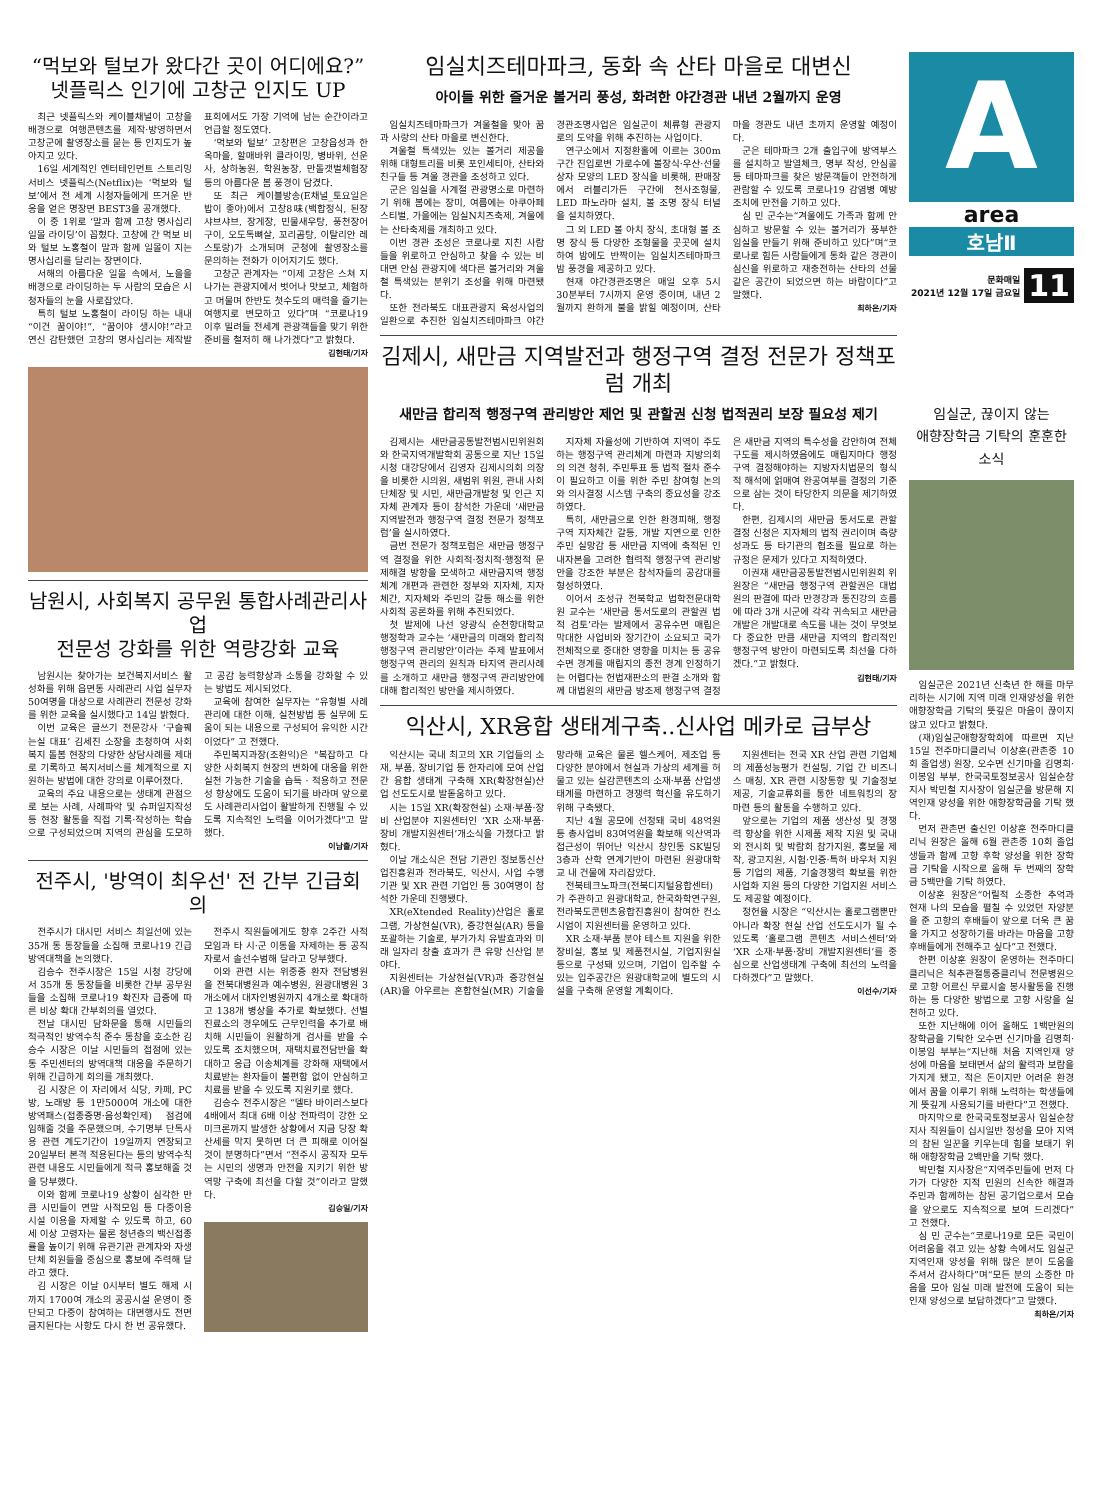“먹보와 털보가 왔다간 곳이 어디에요?”
넷플릭스 인기에 고창군 인지도 UP
최근 넷플릭스와 케이블채널이 고창을 배경으로 여행콘텐츠를 제작·방영하면서 고창군에 촬영장소를 묻는 등 인지도가 높아지고 있다.
16일 세계적인 엔터테인먼트 스트리밍 서비스 넷플릭스(Netflix)는 ‘먹보와 털보’에서 전 세계 시청자들에게 뜨거운 반응을 얻은 명장면 BEST3을 공개했다.
이 중 1위로 ‘말과 함께 고창 명사십리 일몰 라이딩’이 꼽혔다. 고창에 간 먹보 비와 털보 노홍철이 말과 함께 일몰이 지는 명사십리를 달리는 장면이다.
서해의 아름다운 일몰 속에서, 노을을 배경으로 라이딩하는 두 사람의 모습은 시청자들의 눈을 사로잡았다.
특히 털보 노홍철이 라이딩 하는 내내 “이건 꿈이야!”, “꿈이야 생시야!”라고 연신 감탄했던 고창의 명사십리는 제작발표회에서도 가장 기억에 남는 순간이라고 언급할 정도였다.
‘먹보와 털보’ 고창편은 고창읍성과 한옥마을, 할매바위 클라이밍, 병바위, 선운사, 상하농원, 학원농장, 만돌갯벌체험장 등의 아름다운 봄 풍경이 담겼다.
또 최근 케이블방송(E채널_토요일은 밥이 좋아)에서 고창8味(백합정식, 된장 샤브샤브, 장게장, 민물새우탕, 풍천장어구이, 오도독뼈살, 꼬리곰탕, 이탈리안 레스토랑)가 소개되며 군청에 촬영장소를 문의하는 전화가 이어지기도 했다.
고창군 관계자는 “이제 고창은 스쳐 지나가는 관광지에서 벗어나 맛보고, 체험하고 머물며 한반도 첫수도의 매력을 즐기는 여행지로 변모하고 있다”며 “코로나19 이후 밀려들 전세계 관광객들을 맞기 위한 준비를 철저히 해 나가겠다”고 밝혔다.
김현태/기자
남원시, 사회복지 공무원 통합사례관리사업
전문성 강화를 위한 역량강화 교육
남원시는 찾아가는 보건복지서비스 활성화를 위해 읍면동 사례관리 사업 실무자 50여명을 대상으로 사례관리 전문성 강화를 위한 교육을 실시했다고 14일 밝혔다.
이번 교육은 글쓰기 전문강사 ‘구슬꿰는실 대표’ 김세진 소장을 초청하여 사회복지 돌봄 현장의 다양한 상담사례를 제대로 기록하고 복지서비스를 체계적으로 지원하는 방법에 대한 강의로 이루어졌다.
교육의 주요 내용으로는 생태계 관점으로 보는 사례, 사례파악 및 슈퍼일지작성 등 현장 활동을 직접 기록·작성하는 학습으로 구성되었으며 지역의 관심을 도모하고 공감 능력향상과 소통을 강화할 수 있는 방법도 제시되었다.
교육에 참여한 실무자는 “유형별 사례관리에 대한 이해, 실천방법 등 실무에 도움이 되는 내용으로 구성되어 유익한 시간이었다” 고 전했다.
주민복지과장(조환익)은 "복잡하고 다양한 사회복지 현장의 변화에 대응을 위한 실천 가능한 기술을 습득 · 적용하고 전문성 향상에도 도움이 되기를 바라며 앞으로도 사례관리사업이 활발하게 진행될 수 있도록 지속적인 노력을 이어가겠다"고 말했다.
이남출/기자
전주시, '방역이 최우선' 전 간부 긴급회의
전주시가 대시민 서비스 최일선에 있는 35개 동 동장들을 소집해 코로나19 긴급 방역대책을 논의했다.
김승수 전주시장은 15일 시청 강당에서 35개 동 동장들을 비롯한 간부 공무원들을 소집해 코로나19 확진자 급증에 따른 비상 확대 간부회의를 열었다.
전날 대시민 담화문을 통해 시민들의 적극적인 방역수칙 준수 동참을 호소한 김승수 시장은 이날 시민들의 접점에 있는 동 주민센터의 방역대책 대응을 주문하기 위해 긴급하게 회의를 개최했다.
김 시장은 이 자리에서 식당, 카페, PC방, 노래방 등 1만5000여 개소에 대한 방역패스(접종증명·음성확인제) 점검에 임해줄 것을 주문했으며, 수기명부 단독사용 관련 계도기간이 19일까지 연장되고 20일부터 본격 적용된다는 등의 방역수칙 관련 내용도 시민들에게 적극 홍보해줄 것을 당부했다.
이와 함께 코로나19 상황이 심각한 만큼 시민들이 연말 사적모임 등 다중이용 시설 이용을 자제할 수 있도록 하고, 60세 이상 고령자는 물론 청년층의 백신접종률을 높이기 위해 유관기관 관계자와 자생단체 회원들을 중심으로 홍보에 주력해 달라고 했다.
김 시장은 이날 0시부터 별도 해제 시까지 1700여 개소의 공공시설 운영이 중단되고 다중이 참여하는 대면행사도 전면 금지된다는 사항도 다시 한 번 공유했다.
전주시 직원들에게도 향후 2주간 사적모임과 타 시·군 이동을 자제하는 등 공직자로서 솔선수범해 달라고 당부했다.
이와 관련 시는 위중증 환자 전담병원을 전북대병원과 예수병원, 원광대병원 3개소에서 대자인병원까지 4개소로 확대하고 138개 병상을 추가로 확보했다. 선별진료소의 경우에도 근무인력을 추가로 배치해 시민들이 원활하게 검사를 받을 수 있도록 조치했으며, 재택치료전담반을 확대하고 응급 이송체계를 강화해 재택에서 치료받는 환자들이 불편함 없이 안심하고 치료를 받을 수 있도록 지원키로 했다.
김승수 전주시장은 “델타 바이러스보다 4배에서 최대 6배 이상 전파력이 강한 오미크론까지 발생한 상황에서 지금 당장 확산세를 막지 못하면 더 큰 피해로 이어질 것이 분명하다”면서 “전주시 공직자 모두는 시민의 생명과 안전을 지키기 위한 방역망 구축에 최선을 다할 것”이라고 말했다.
김승일/기자
임실치즈테마파크, 동화 속 산타 마을로 대변신
아이들 위한 즐거운 볼거리 풍성, 화려한 야간경관 내년 2월까지 운영
임실치즈테마파크가 겨울철을 맞아 꿈과 사랑의 산타 마을로 변신한다.
겨울철 특색있는 있는 볼거리 제공을 위해 대형트리를 비롯 포인세티아, 산타와 친구들 등 겨울 경관을 조성하고 있다.
군은 임실을 사계절 관광명소로 마련하기 위해 봄에는 장미, 여름에는 아쿠아페스티벌, 가을에는 임실N치즈축제, 겨울에는 산타축제를 개최하고 있다.
이번 경관 조성은 코로나로 지친 사람들을 위로하고 안심하고 찾을 수 있는 비대면 안심 관광지에 색다른 볼거리와 겨울철 특색있는 분위기 조성을 위해 마련됐다.
또한 전라북도 대표관광지 육성사업의 일환으로 추진한 임실치즈테마파크 야간경관조명사업은 임실군이 체류형 관광지로의 도약을 위해 추진하는 사업이다.
연구소에서 지정환홀에 이르는 300m 구간 진입로변 가로수에 볼장식·우산·선물상자 모양의 LED 장식을 비롯해, 판매장에서 러블리가든 구간에 천사조형물, LED 파노라마 설치, 볼 조명 장식 터널을 설치하였다.
그 외 LED 볼 아치 장식, 초대형 볼 조명 장식 등 다양한 조형물을 곳곳에 설치하여 밤에도 반짝이는 임실치즈테마파크 밤 풍경을 제공하고 있다.
현재 야간경관조명은 매일 오후 5시 30분부터 7시까지 운영 중이며, 내년 2월까지 환하게 불을 밝힐 예정이며, 산타 마을 경관도 내년 초까지 운영할 예정이다.
군은 테마파크 2개 출입구에 방역부스를 설치하고 발열체크, 명부 작성, 안심콜 등 테마파크를 찾은 방문객들이 안전하게 관람할 수 있도록 코로나19 감염병 예방 조치에 만전을 기하고 있다.
심 민 군수는“겨울에도 가족과 함께 안심하고 방문할 수 있는 볼거리가 풍부한 임실을 만들기 위해 준비하고 있다”며“코로나로 힘든 사람들에게 동화 같은 경관이 심신을 위로하고 재충전하는 산타의 선물 같은 공간이 되었으면 하는 바람이다”고 말했다.
최하은/기자
김제시, 새만금 지역발전과 행정구역 결정 전문가 정책포럼 개최
새만금 합리적 행정구역 관리방안 제언 및 관할권 신청 법적권리 보장 필요성 제기
김제시는 새만금공동발전범시민위원회와 한국지역개발학회 공동으로 지난 15일 시청 대강당에서 김영자 김제시의회 의장을 비롯한 시의원, 새범위 위원, 관내 사회단체장 및 시민, 새만금개발청 및 인근 지자체 관계자 등이 참석한 가운데 ‘새만금 지역발전과 행정구역 결정 전문가 정책포럼’을 실시하였다.
금번 전문가 정책포럼은 새만금 행정구역 결정을 위한 사회적·정치적·행정적 문제해결 방향을 모색하고 새만금지역 행정체계 개편과 관련한 정부와 지자체, 지자체간, 지자체와 주민의 갈등 해소를 위한 사회적 공론화를 위해 추진되었다.
첫 발제에 나선 양광식 순천향대학교 행정학과 교수는 ‘새만금의 미래와 합리적 행정구역 관리방안’이라는 주제 발표에서 행정구역 관리의 원칙과 타지역 관리사례를 소개하고 새만금 행정구역 관리방안에 대해 합리적인 방안을 제시하였다.
지자체 자율성에 기반하여 지역이 주도하는 행정구역 관리체계 마련과 지방의회의 의견 청취, 주민투표 등 법적 절차 준수이 필요하고 이를 위한 주민 참여형 논의와 의사결정 시스템 구축의 중요성을 강조하였다.
특히, 새만금으로 인한 환경피해, 행정구역 지자체간 갈등, 개발 지연으로 인한 주민 실망감 등 새만금 지역에 축적된 인내자본을 고려한 협력적 행정구역 관리방안을 강조한 부분은 참석자들의 공감대를 형성하였다.
이어서 조성규 전북학교 법학전문대학원 교수는 ‘새만금 동서도로의 관할권 법적 검토’라는 발제에서 공유수면 매립은 막대한 사업비와 장기간이 소요되고 국가 전체적으로 중대한 영향을 미치는 등 공유수면 경계를 매립지의 종전 경계 인정하기는 어렵다는 헌법재판소의 판결 소개와 함께 대법원의 새만금 방조제 행정구역 결정은 새만금 지역의 특수성을 감안하여 전체 구도를 제시하였음에도 매립지마다 행정구역 결정해야하는 지방자치법문의 형식적 해석에 얽매여 완공여부를 결정의 기준으로 삼는 것이 타당한지 의문을 제기하였다.
한편, 김제시의 새만금 동서도로 관할결정 신청은 지자체의 법적 권리이며 측량성과도 등 타기관의 협조를 필요로 하는 규정은 문제가 있다고 지적하였다.
이권재 새만금공동발전범시민위원회 위원장은 “새만금 행정구역 관할권은 대법원의 판결에 따라 만경강과 동진강의 흐름에 따라 3개 시군에 각각 귀속되고 새만금 개발은 개발대로 속도를 내는 것이 무엇보다 중요한 만큼 새만금 지역의 합리적인 행정구역 방안이 마련되도록 최선을 다하겠다.”고 밝혔다.
김현태/기자
익산시, XR융합 생태계구축..신사업 메카로 급부상
익산시는 국내 최고의 XR 기업들의 소재, 부품, 장비기업 등 한자리에 모여 산업간 융합 생태계 구축해 XR(확장현실)산업 선도도시로 발돋움하고 있다.
시는 15일 XR(확장현실) 소재·부품·장비 산업분야 지원센터인 ‘XR 소재·부품·장비 개발지원센터’개소식을 가졌다고 밝혔다.
이날 개소식은 전담 기관인 정보통신산업진흥원과 전라북도, 익산시, 사업 수행기관 및 XR 관련 기업인 등 30여명이 참석한 가운데 진행됐다.
XR(eXtended Reality)산업은 홀로그램, 가상현실(VR), 증강현실(AR) 등을 포괄하는 기술로, 부가가치 유발효과와 미래 일자리 창출 효과가 큰 유망 신산업 분야다.
지원센터는 가상현실(VR)과 증강현실(AR)을 아우르는 혼합현실(MR) 기술을 망라해 교육은 물론 헬스케어, 제조업 등 다양한 분야에서 현실과 가상의 세계를 허물고 있는 실감콘텐츠의 소재·부품 산업생태계를 마련하고 경쟁력 혁신을 유도하기 위해 구축됐다.
지난 4월 공모에 선정돼 국비 48억원 등 총사업비 83여억원을 확보해 익산역과 접근성이 뛰어난 익산시 창인동 SK빌딩 3층과 산학 연계기반이 마련된 원광대학교 내 건물에 자리잡았다.
전북테크노파크(전북디지털융합센터)가 주관하고 원광대학교, 한국화학연구원, 전라북도콘텐츠융합진흥원이 참여한 컨소시엄이 지원센터를 운영하고 있다.
XR 소재·부품 분야 테스트 지원을 위한 장비실, 홍보 및 제품전시실, 기업지원실 등으로 구성돼 있으며, 기업이 입주할 수 있는 입주공간은 원광대학교에 별도의 시설을 구축해 운영할 계획이다.
지원센터는 전국 XR 산업 관련 기업체의 제품성능평가 컨설팅, 기업 간 비즈니스 매칭, XR 관련 시장동향 및 기술정보 제공, 기술교류회를 통한 네트워킹의 장 마련 등의 활동을 수행하고 있다.
앞으로는 기업의 제품 생산성 및 경쟁력 향상을 위한 시제품 제작 지원 및 국내외 전시회 및 박람회 참가지원, 홍보물 제작, 광고지원, 시험·인증·특허 바우처 지원 등 기업의 제품, 기술경쟁력 확보를 위한 사업화 지원 등의 다양한 기업지원 서비스도 제공할 예정이다.
정헌율 시장은 “익산시는 홀로그램뿐만 아니라 확장 현실 산업 선도도시가 될 수 있도록 ‘홀로그램 콘텐츠 서비스센터’와 ‘XR 소재·부품·장비 개발지원센터’를 중심으로 산업생태계 구축에 최선의 노력을 다하겠다”고 말했다.
이선수/기자
A
area
호남Ⅱ
문화매일
2021년 12월 17일 금요일
11
임실군, 끊이지 않는
애향장학금 기탁의 훈훈한
소식
임실군은 2021년 신축년 한 해를 마무리하는 시기에 지역 미래 인재양성을 위한 애향장학금 기탁의 뜻깊은 마음이 끊이지 않고 있다고 밝혔다.
(재)임실군애향장학회에 따르면 지난 15일 전주마디클리닉 이상훈(관촌중 10회 졸업생) 원장, 오수면 신기마을 김명희·이봉임 부부, 한국국토정보공사 임실순창지사 박민철 지사장이 임실군을 방문해 지역인재 양성을 위한 애향장학금을 기탁 했다.
먼저 관촌면 출신인 이상훈 전주마디클리닉 원장은 올해 6월 관촌중 10회 졸업생들과 함께 고향 후학 양성을 위한 장학금 기탁을 시작으로 올해 두 번째의 장학금 5백만을 기탁 하였다.
이상훈 원장은“어릴적 소중한 추억과 현재 나의 모습을 펼칠 수 있었던 자양분을 준 고향의 후배들이 앞으로 더욱 큰 꿈을 가지고 성장하기를 바라는 마음을 고향 후배들에게 전해주고 싶다”고 전했다.
한편 이상훈 원장이 운영하는 전주마디클리닉은 척추관절통증클리닉 전문병원으로 고향 어르신 무료시술 봉사활동을 진행하는 등 다양한 방법으로 고향 사랑을 실천하고 있다.
또한 지난해에 이어 올해도 1백만원의 장학금을 기탁한 오수면 신기마을 김명희·이봉임 부부는“지난해 처음 지역인재 양성에 마음을 보태면서 삶의 활력과 보람을 가지게 됐고, 적은 돈이지만 어려운 환경에서 꿈을 이루기 위해 노력하는 학생들에게 뜻깊게 사용되기를 바란다”고 전했다.
마지막으로 한국국토정보공사 임실순창지사 직원들이 십시일반 정성을 모아 지역의 참된 일꾼을 키우는데 힘을 보태기 위해 애향장학금 2백만을 기탁 했다.
박민철 지사장은“지역주민들에 먼저 다가가 다양한 지적 민원의 신속한 해결과 주민과 함께하는 참된 공기업으로서 모습을 앞으로도 지속적으로 보여 드리겠다”고 전했다.
심 민 군수는“코로나19로 모든 국민이 어려움을 겪고 있는 상황 속에서도 임실군 지역인재 양성을 위해 많은 분이 도움을 주셔서 감사하다”며“모든 분의 소중한 마음을 모아 임실 미래 발전에 도움이 되는 인재 양성으로 보답하겠다”고 말했다.
최하은/기자